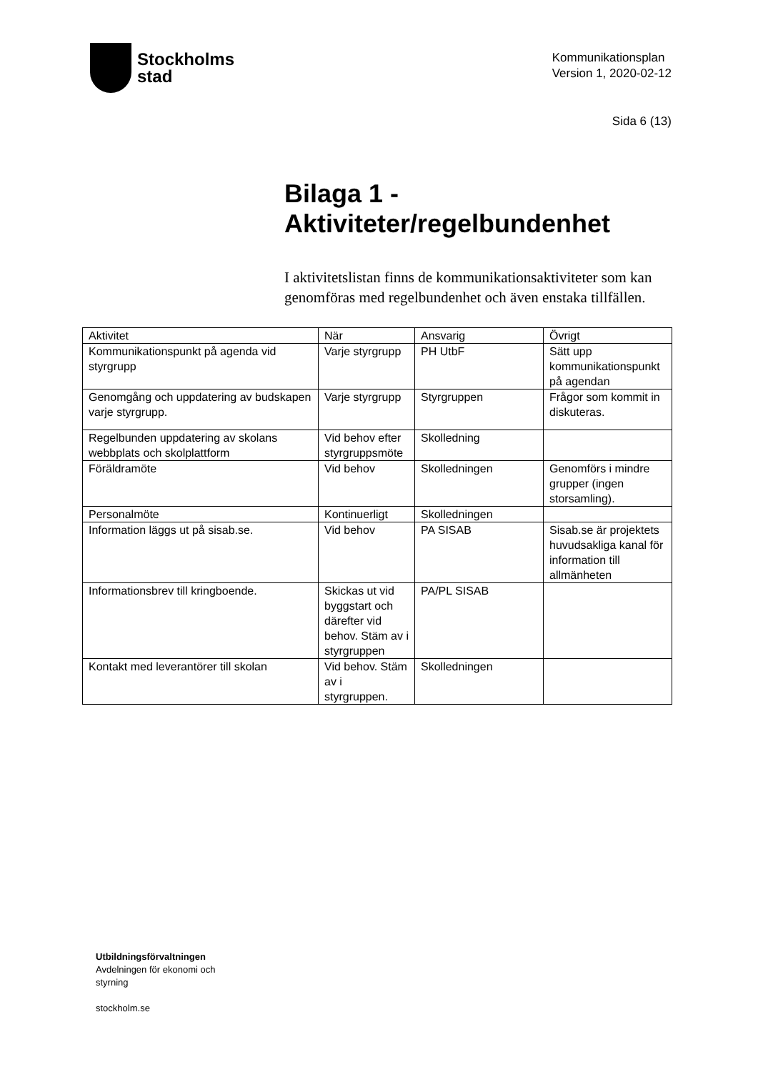Stockholms
stad
Kommunikationsplan
Version 1, 2020-02-12
Sida 6 (13)
Bilaga 1 -
Aktiviteter/regelbundenhet
I aktivitetslistan finns de kommunikationsaktiviteter som kan genomföras med regelbundenhet och även enstaka tillfällen.
| Aktivitet | När | Ansvarig | Övrigt |
| --- | --- | --- | --- |
| Kommunikationspunkt på agenda vid styrgrupp | Varje styrgrupp | PH UtbF | Sätt upp kommunikationspunkt på agendan |
| Genomgång och uppdatering av budskapen varje styrgrupp. | Varje styrgrupp | Styrgruppen | Frågor som kommit in diskuteras. |
| Regelbunden uppdatering av skolans webbplats och skolplattform | Vid behov efter styrgruppsmöte | Skolledning | |
| Föräldramöte | Vid behov | Skolledningen | Genomförs i mindre grupper (ingen storsamling). |
| Personalmöte | Kontinuerligt | Skolledningen | |
| Information läggs ut på sisab.se. | Vid behov | PA SISAB | Sisab.se är projektets huvudsakliga kanal för information till allmänheten |
| Informationsbrev till kringboende. | Skickas ut vid byggstart och därefter vid behov. Stäm av i styrgruppen | PA/PL SISAB | |
| Kontakt med leverantörer till skolan | Vid behov. Stäm av i styrgruppen. | Skolledningen | |
Utbildningsförvaltningen
Avdelningen för ekonomi och
styrning
stockholm.se